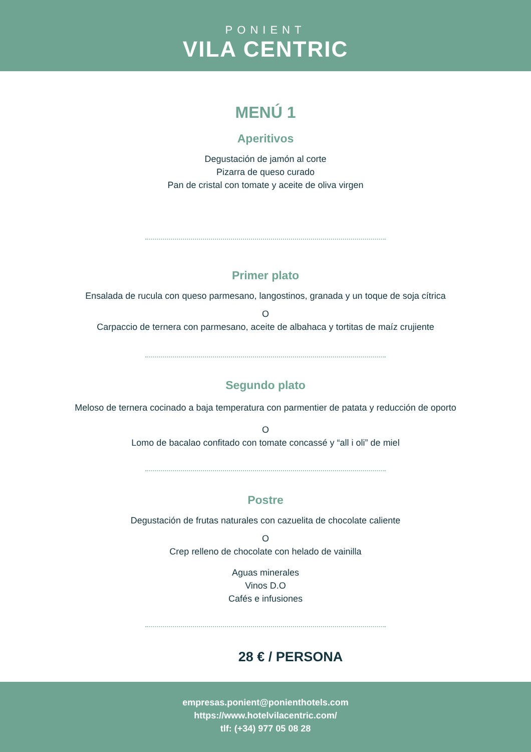PONIENT
VILA CENTRIC
MENÚ 1
Aperitivos
Degustación de jamón al corte
Pizarra de queso curado
Pan de cristal con tomate y aceite de oliva virgen
Primer plato
Ensalada de rucula con queso parmesano, langostinos, granada y un toque de soja cítrica
O
Carpaccio de ternera con parmesano, aceite de albahaca y tortitas de maíz crujiente
Segundo plato
Meloso de ternera cocinado a baja temperatura con parmentier de patata y reducción de oporto
O
Lomo de bacalao confitado con tomate concassé y “all i oli” de miel
Postre
Degustación de frutas naturales con cazuelita de chocolate caliente
O
Crep relleno de chocolate con helado de vainilla
Aguas minerales
Vinos D.O
Cafés e infusiones
28 € / PERSONA
empresas.ponient@ponienthotels.com
https://www.hotelvilacentric.com/
tlf: (+34) 977 05 08 28